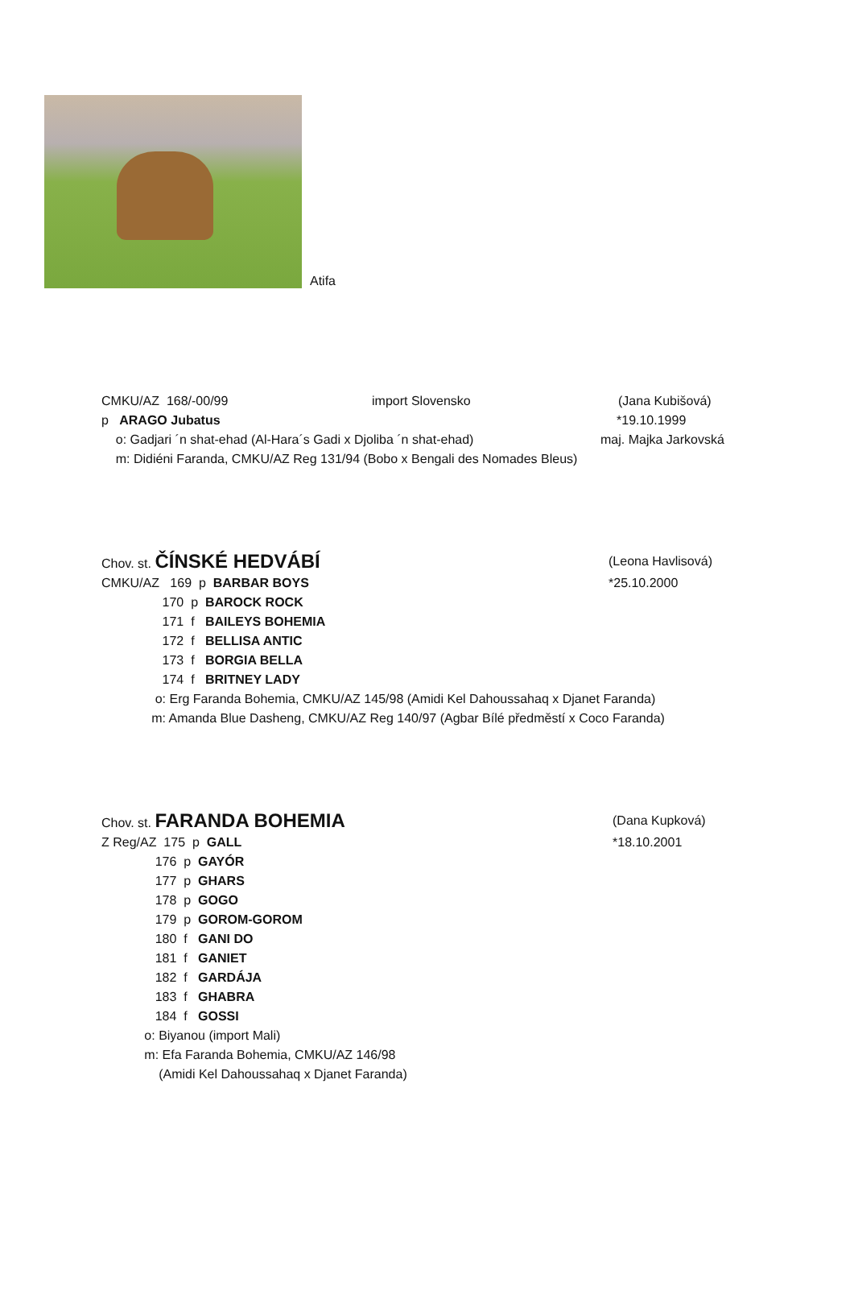Atifa
CMKU/AZ 168/-00/99 import Slovensko (Jana Kubišová)
p ARAGO Jubatus *19.10.1999
o: Gadjari ´n shat-ehad (Al-Hara´s Gadi x Djoliba ´n shat-ehad) maj. Majka Jarkovská
m: Didiéni Faranda, CMKU/AZ Reg 131/94 (Bobo x Bengali des Nomades Bleus)
Chov. st. ČÍNSKÉ HEDVÁBÍ (Leona Havlisová)
CMKU/AZ 169 p BARBAR BOYS *25.10.2000
170 p BAROCK ROCK
171 f BAILEYS BOHEMIA
172 f BELLISA ANTIC
173 f BORGIA BELLA
174 f BRITNEY LADY
o: Erg Faranda Bohemia, CMKU/AZ 145/98 (Amidi Kel Dahoussahaq x Djanet Faranda)
m: Amanda Blue Dasheng, CMKU/AZ Reg 140/97 (Agbar Bílé předměstí x Coco Faranda)
Chov. st. FARANDA BOHEMIA (Dana Kupková)
Z Reg/AZ 175 p GALL *18.10.2001
176 p GAYÓR
177 p GHARS
178 p GOGO
179 p GOROM-GOROM
180 f GANI DO
181 f GANIET
182 f GARDÁJA
183 f GHABRA
184 f GOSSI
o: Biyanou (import Mali)
m: Efa Faranda Bohemia, CMKU/AZ 146/98
(Amidi Kel Dahoussahaq x Djanet Faranda)